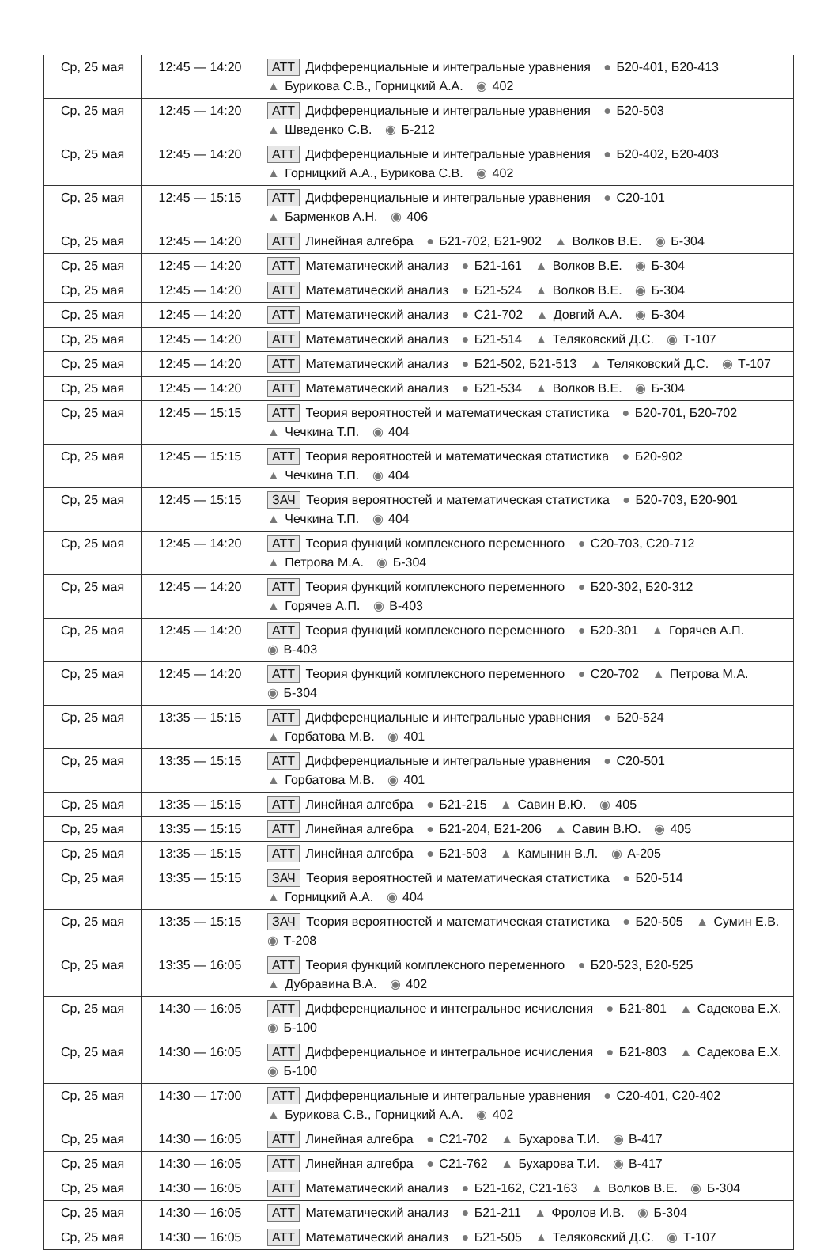| Ср, 25 мая | 12:45 — 14:20 | АТТ Дифференциальные и интегральные уравнения ● Б20-401, Б20-413 ▲ Бурикова С.В., Горницкий А.А. ◉ 402 |
| Ср, 25 мая | 12:45 — 14:20 | АТТ Дифференциальные и интегральные уравнения ● Б20-503 ▲ Шведенко С.В. ◉ Б-212 |
| Ср, 25 мая | 12:45 — 14:20 | АТТ Дифференциальные и интегральные уравнения ● Б20-402, Б20-403 ▲ Горницкий А.А., Бурикова С.В. ◉ 402 |
| Ср, 25 мая | 12:45 — 15:15 | АТТ Дифференциальные и интегральные уравнения ● С20-101 ▲ Барменков А.Н. ◉ 406 |
| Ср, 25 мая | 12:45 — 14:20 | АТТ Линейная алгебра ● Б21-702, Б21-902 ▲ Волков В.Е. ◉ Б-304 |
| Ср, 25 мая | 12:45 — 14:20 | АТТ Математический анализ ● Б21-161 ▲ Волков В.Е. ◉ Б-304 |
| Ср, 25 мая | 12:45 — 14:20 | АТТ Математический анализ ● Б21-524 ▲ Волков В.Е. ◉ Б-304 |
| Ср, 25 мая | 12:45 — 14:20 | АТТ Математический анализ ● С21-702 ▲ Довгий А.А. ◉ Б-304 |
| Ср, 25 мая | 12:45 — 14:20 | АТТ Математический анализ ● Б21-514 ▲ Теляковский Д.С. ◉ Т-107 |
| Ср, 25 мая | 12:45 — 14:20 | АТТ Математический анализ ● Б21-502, Б21-513 ▲ Теляковский Д.С. ◉ Т-107 |
| Ср, 25 мая | 12:45 — 14:20 | АТТ Математический анализ ● Б21-534 ▲ Волков В.Е. ◉ Б-304 |
| Ср, 25 мая | 12:45 — 15:15 | АТТ Теория вероятностей и математическая статистика ● Б20-701, Б20-702 ▲ Чечкина Т.П. ◉ 404 |
| Ср, 25 мая | 12:45 — 15:15 | АТТ Теория вероятностей и математическая статистика ● Б20-902 ▲ Чечкина Т.П. ◉ 404 |
| Ср, 25 мая | 12:45 — 15:15 | ЗАЧ Теория вероятностей и математическая статистика ● Б20-703, Б20-901 ▲ Чечкина Т.П. ◉ 404 |
| Ср, 25 мая | 12:45 — 14:20 | АТТ Теория функций комплексного переменного ● С20-703, С20-712 ▲ Петрова М.А. ◉ Б-304 |
| Ср, 25 мая | 12:45 — 14:20 | АТТ Теория функций комплексного переменного ● Б20-302, Б20-312 ▲ Горячев А.П. ◉ В-403 |
| Ср, 25 мая | 12:45 — 14:20 | АТТ Теория функций комплексного переменного ● Б20-301 ▲ Горячев А.П. ◉ В-403 |
| Ср, 25 мая | 12:45 — 14:20 | АТТ Теория функций комплексного переменного ● С20-702 ▲ Петрова М.А. ◉ Б-304 |
| Ср, 25 мая | 13:35 — 15:15 | АТТ Дифференциальные и интегральные уравнения ● Б20-524 ▲ Горбатова М.В. ◉ 401 |
| Ср, 25 мая | 13:35 — 15:15 | АТТ Дифференциальные и интегральные уравнения ● С20-501 ▲ Горбатова М.В. ◉ 401 |
| Ср, 25 мая | 13:35 — 15:15 | АТТ Линейная алгебра ● Б21-215 ▲ Савин В.Ю. ◉ 405 |
| Ср, 25 мая | 13:35 — 15:15 | АТТ Линейная алгебра ● Б21-204, Б21-206 ▲ Савин В.Ю. ◉ 405 |
| Ср, 25 мая | 13:35 — 15:15 | АТТ Линейная алгебра ● Б21-503 ▲ Камынин В.Л. ◉ А-205 |
| Ср, 25 мая | 13:35 — 15:15 | ЗАЧ Теория вероятностей и математическая статистика ● Б20-514 ▲ Горницкий А.А. ◉ 404 |
| Ср, 25 мая | 13:35 — 15:15 | ЗАЧ Теория вероятностей и математическая статистика ● Б20-505 ▲ Сумин Е.В. ◉ Т-208 |
| Ср, 25 мая | 13:35 — 16:05 | АТТ Теория функций комплексного переменного ● Б20-523, Б20-525 ▲ Дубравина В.А. ◉ 402 |
| Ср, 25 мая | 14:30 — 16:05 | АТТ Дифференциальное и интегральное исчисления ● Б21-801 ▲ Садекова Е.Х. ◉ Б-100 |
| Ср, 25 мая | 14:30 — 16:05 | АТТ Дифференциальное и интегральное исчисления ● Б21-803 ▲ Садекова Е.Х. ◉ Б-100 |
| Ср, 25 мая | 14:30 — 17:00 | АТТ Дифференциальные и интегральные уравнения ● С20-401, С20-402 ▲ Бурикова С.В., Горницкий А.А. ◉ 402 |
| Ср, 25 мая | 14:30 — 16:05 | АТТ Линейная алгебра ● С21-702 ▲ Бухарова Т.И. ◉ В-417 |
| Ср, 25 мая | 14:30 — 16:05 | АТТ Линейная алгебра ● С21-762 ▲ Бухарова Т.И. ◉ В-417 |
| Ср, 25 мая | 14:30 — 16:05 | АТТ Математический анализ ● Б21-162, С21-163 ▲ Волков В.Е. ◉ Б-304 |
| Ср, 25 мая | 14:30 — 16:05 | АТТ Математический анализ ● Б21-211 ▲ Фролов И.В. ◉ Б-304 |
| Ср, 25 мая | 14:30 — 16:05 | АТТ Математический анализ ● Б21-505 ▲ Теляковский Д.С. ◉ Т-107 |